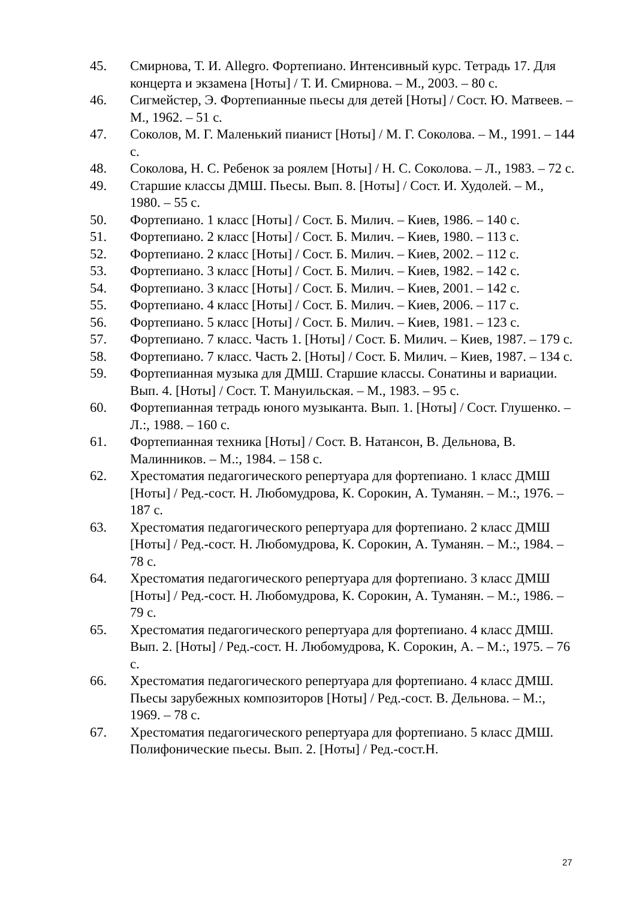45. Смирнова, Т. И. Allegro. Фортепиано. Интенсивный курс. Тетрадь 17. Для концерта и экзамена [Ноты] / Т. И. Смирнова. – М., 2003. – 80 с.
46. Сигмейстер, Э. Фортепианные пьесы для детей [Ноты] / Сост. Ю. Матвеев. – М., 1962. – 51 с.
47. Соколов, М. Г. Маленький пианист [Ноты] / М. Г. Соколова. – М., 1991. – 144 с.
48. Соколова, Н. С. Ребенок за роялем [Ноты] / Н. С. Соколова. – Л., 1983. – 72 с.
49. Старшие классы ДМШ. Пьесы. Вып. 8. [Ноты] / Сост. И. Худолей. – М., 1980. – 55 с.
50. Фортепиано. 1 класс [Ноты] / Сост. Б. Милич. – Киев, 1986. – 140 с.
51. Фортепиано. 2 класс [Ноты] / Сост. Б. Милич. – Киев, 1980. – 113 с.
52. Фортепиано. 2 класс [Ноты] / Сост. Б. Милич. – Киев, 2002. – 112 с.
53. Фортепиано. 3 класс [Ноты] / Сост. Б. Милич. – Киев, 1982. – 142 с.
54. Фортепиано. 3 класс [Ноты] / Сост. Б. Милич. – Киев, 2001. – 142 с.
55. Фортепиано. 4 класс [Ноты] / Сост. Б. Милич. – Киев, 2006. – 117 с.
56. Фортепиано. 5 класс [Ноты] / Сост. Б. Милич. – Киев, 1981. – 123 с.
57. Фортепиано. 7 класс. Часть 1. [Ноты] / Сост. Б. Милич. – Киев, 1987. – 179 с.
58. Фортепиано. 7 класс. Часть 2. [Ноты] / Сост. Б. Милич. – Киев, 1987. – 134 с.
59. Фортепианная музыка для ДМШ. Старшие классы. Сонатины и вариации. Вып. 4. [Ноты] / Сост. Т. Мануильская. – М., 1983. – 95 с.
60. Фортепианная тетрадь юного музыканта. Вып. 1. [Ноты] / Сост. Глушенко. – Л.:, 1988. – 160 с.
61. Фортепианная техника [Ноты] / Сост. В. Натансон, В. Дельнова, В. Малинников. – М.:, 1984. – 158 с.
62. Хрестоматия педагогического репертуара для фортепиано. 1 класс ДМШ [Ноты] / Ред.-сост. Н. Любомудрова, К. Сорокин, А. Туманян. – М.:, 1976. – 187 с.
63. Хрестоматия педагогического репертуара для фортепиано. 2 класс ДМШ [Ноты] / Ред.-сост. Н. Любомудрова, К. Сорокин, А. Туманян. – М.:, 1984. – 78 с.
64. Хрестоматия педагогического репертуара для фортепиано. 3 класс ДМШ [Ноты] / Ред.-сост. Н. Любомудрова, К. Сорокин, А. Туманян. – М.:, 1986. – 79 с.
65. Хрестоматия педагогического репертуара для фортепиано. 4 класс ДМШ. Вып. 2. [Ноты] / Ред.-сост. Н. Любомудрова, К. Сорокин, А. – М.:, 1975. – 76 с.
66. Хрестоматия педагогического репертуара для фортепиано. 4 класс ДМШ. Пьесы зарубежных композиторов [Ноты] / Ред.-сост. В. Дельнова. – М.:, 1969. – 78 с.
67. Хрестоматия педагогического репертуара для фортепиано. 5 класс ДМШ. Полифонические пьесы. Вып. 2. [Ноты] / Ред.-сост.Н.
27